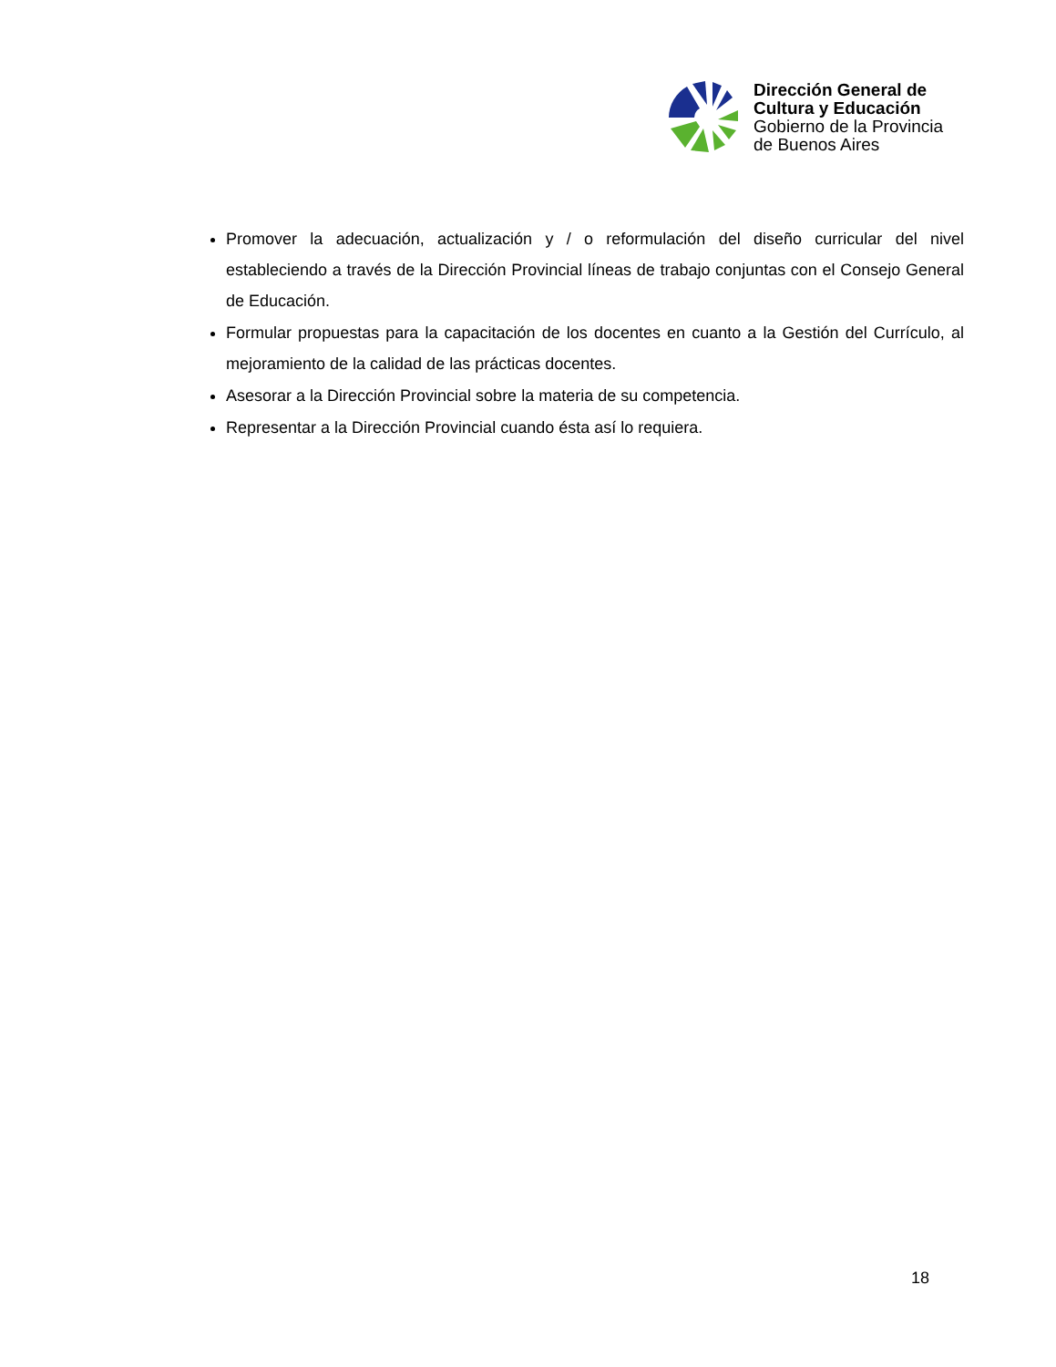Dirección General de
Cultura y Educación
Gobierno de la Provincia
de Buenos Aires
Promover la adecuación, actualización y / o reformulación del diseño curricular del nivel estableciendo a través de la Dirección Provincial líneas de trabajo conjuntas con el Consejo General de Educación.
Formular propuestas para la capacitación de los docentes en cuanto a la Gestión del Currículo, al mejoramiento de la calidad de las prácticas docentes.
Asesorar a la Dirección Provincial sobre la materia de su competencia.
Representar a la Dirección Provincial cuando ésta así lo requiera.
18